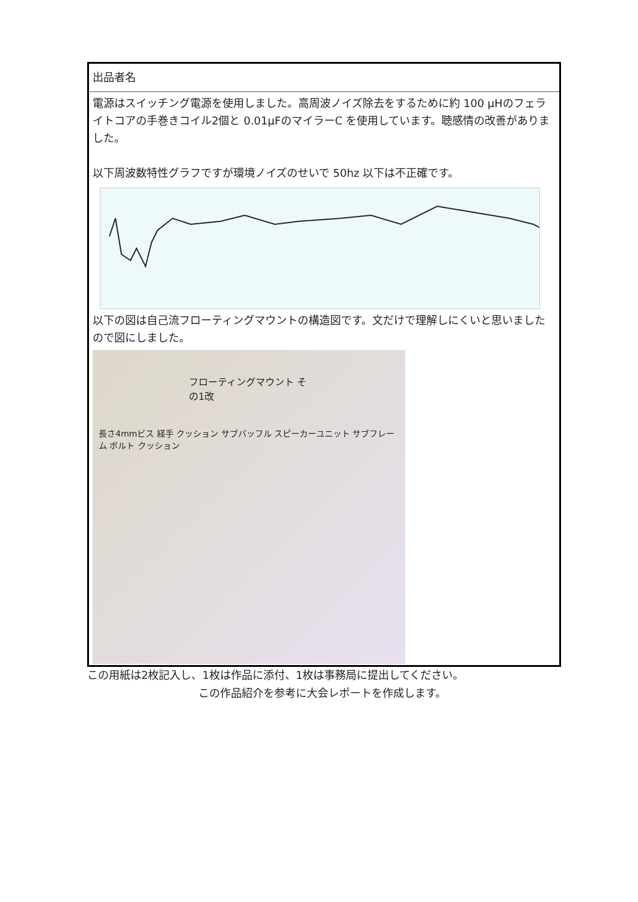出品者名
電源はスイッチング電源を使用しました。高周波ノイズ除去をするために約 100 μHのフェライトコアの手巻きコイル2個と 0.01μFのマイラーC を使用しています。聴感情の改善がありました。
以下周波数特性グラフですが環境ノイズのせいで 50hz 以下は不正確です。
以下の図は自己流フローティングマウントの構造図です。文だけで理解しにくいと思いましたので図にしました。
フローティングマウント その1改
長さ4mmビス 経手 クッション サブバッフル スピーカーユニット サブフレーム ボルト クッション
この用紙は2枚記入し、1枚は作品に添付、1枚は事務局に提出してください。
この作品紹介を参考に大会レポートを作成します。